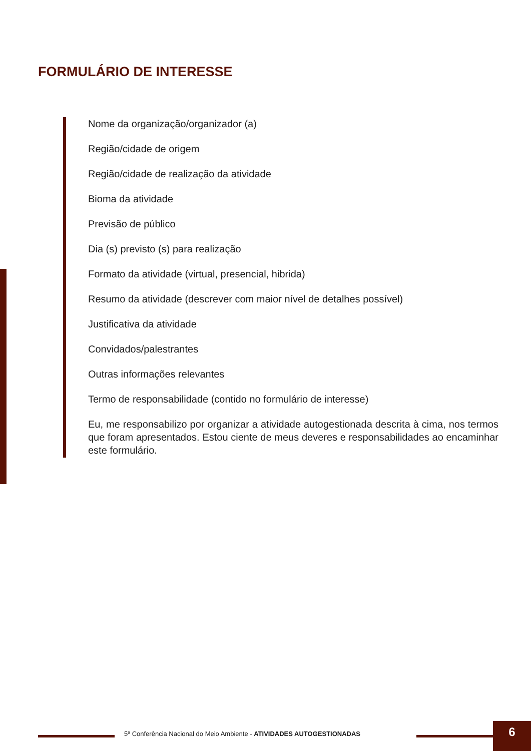FORMULÁRIO DE INTERESSE
Nome da organização/organizador (a)
Região/cidade de origem
Região/cidade de realização da atividade
Bioma da atividade
Previsão de público
Dia (s) previsto (s) para realização
Formato da atividade (virtual, presencial, hibrida)
Resumo da atividade (descrever com maior nível de detalhes possível)
Justificativa da atividade
Convidados/palestrantes
Outras informações relevantes
Termo de responsabilidade (contido no formulário de interesse)
Eu, me responsabilizo por organizar a atividade autogestionada descrita à cima, nos termos que foram apresentados. Estou ciente de meus deveres e responsabilidades ao encaminhar este formulário.
5ª Conferência Nacional do Meio Ambiente - ATIVIDADES AUTOGESTIONADAS
6